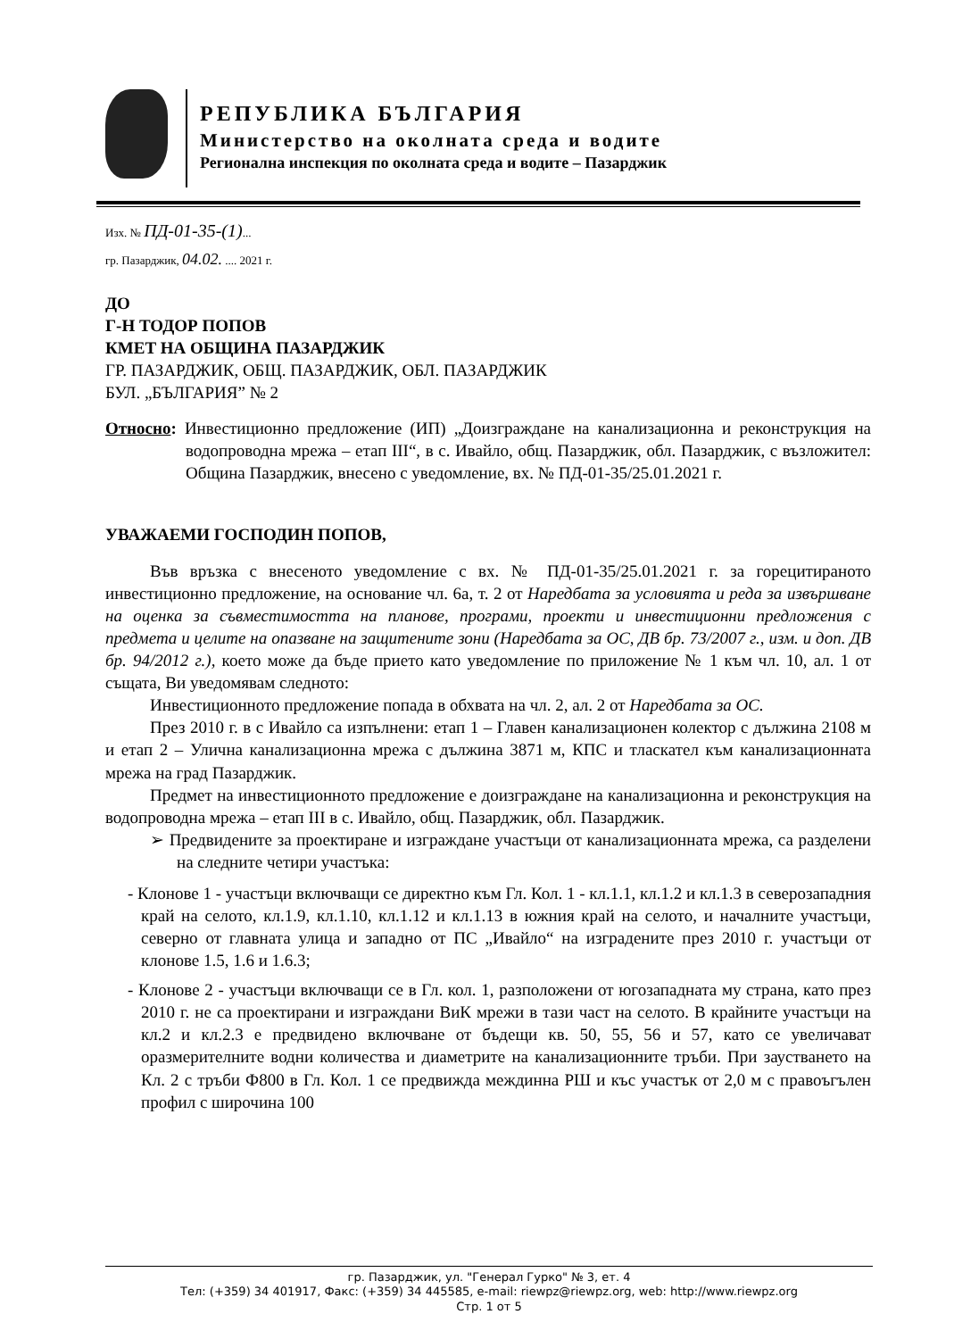РЕПУБЛИКА БЪЛГАРИЯ
Министерство на околната среда и водите
Регионална инспекция по околната среда и водите – Пазарджик
Изх. № ПД-01-35-(1)...
гр. Пазарджик, 04.02. .... 2021 г.
ДО
Г-Н ТОДОР ПОПОВ
КМЕТ НА ОБЩИНА ПАЗАРДЖИК
ГР. ПАЗАРДЖИК, ОБЩ. ПАЗАРДЖИК, ОБЛ. ПАЗАРДЖИК
БУЛ. „БЪЛГАРИЯ” № 2
Относно: Инвестиционно предложение (ИП) „Доизграждане на канализационна и реконструкция на водопроводна мрежа – етап III“, в с. Ивайло, общ. Пазарджик, обл. Пазарджик, с възложител: Община Пазарджик, внесено с уведомление, вх. № ПД-01-35/25.01.2021 г.
УВАЖАЕМИ ГОСПОДИН ПОПОВ,
Във връзка с внесеното уведомление с вх. № ПД-01-35/25.01.2021 г. за горецитираното инвестиционно предложение, на основание чл. 6а, т. 2 от Наредбата за условията и реда за извършване на оценка за съвместимостта на планове, програми, проекти и инвестиционни предложения с предмета и целите на опазване на защитените зони (Наредбата за ОС, ДВ бр. 73/2007 г., изм. и доп. ДВ бр. 94/2012 г.), което може да бъде прието като уведомление по приложение № 1 към чл. 10, ал. 1 от същата, Ви уведомявам следното:
Инвестиционното предложение попада в обхвата на чл. 2, ал. 2 от Наредбата за ОС.
През 2010 г. в с Ивайло са изпълнени: етап 1 – Главен канализационен колектор с дължина 2108 м и етап 2 – Улична канализационна мрежа с дължина 3871 м, КПС и тласкател към канализационната мрежа на град Пазарджик.
Предмет на инвестиционното предложение е доизграждане на канализационна и реконструкция на водопроводна мрежа – етап III в с. Ивайло, общ. Пазарджик, обл. Пазарджик.
➢ Предвидените за проектиране и изграждане участъци от канализационната мрежа, са разделени на следните четири участъка:
- Клонове 1 - участъци включващи се директно към Гл. Кол. 1 - кл.1.1, кл.1.2 и кл.1.3 в северозападния край на селото, кл.1.9, кл.1.10, кл.1.12 и кл.1.13 в южния край на селото, и началните участъци, северно от главната улица и западно от ПС „Ивайло“ на изградените през 2010 г. участъци от клонове 1.5, 1.6 и 1.6.3;
- Клонове 2 - участъци включващи се в Гл. кол. 1, разположени от югозападната му страна, като през 2010 г. не са проектирани и изграждани ВиК мрежи в тази част на селото. В крайните участъци на кл.2 и кл.2.3 е предвидено включване от бъдещи кв. 50, 55, 56 и 57, като се увеличават оразмерителните водни количества и диаметрите на канализационните тръби. При заустването на Кл. 2 с тръби Ф800 в Гл. Кол. 1 се предвижда междинна РШ и къс участък от 2,0 м с правоъгълен профил с широчина 100
гр. Пазарджик, ул. "Генерал Гурко" № 3, ет. 4
Тел: (+359) 34 401917, Факс: (+359) 34 445585, e-mail: riewpz@riewpz.org, web: http://www.riewpz.org
Стр. 1 от 5